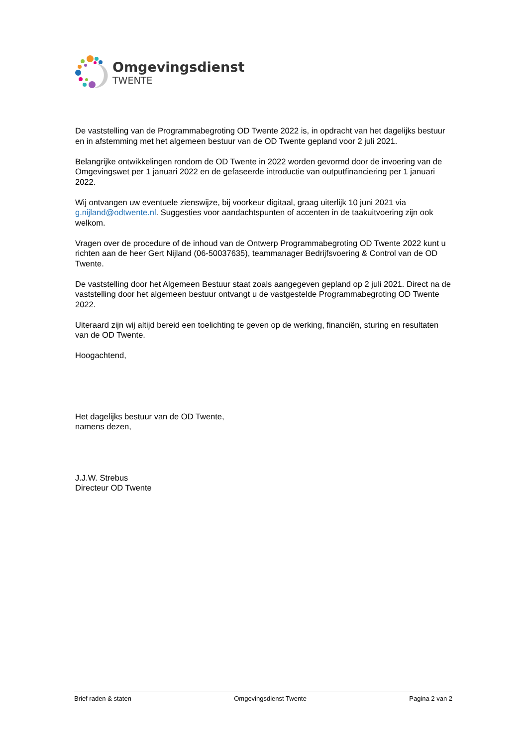Omgevingsdienst
TWENTE
De vaststelling van de Programmabegroting OD Twente 2022 is, in opdracht van het dagelijks bestuur en in afstemming met het algemeen bestuur van de OD Twente gepland voor 2 juli 2021.
Belangrijke ontwikkelingen rondom de OD Twente in 2022 worden gevormd door de invoering van de Omgevingswet per 1 januari 2022 en de gefaseerde introductie van outputfinanciering per 1 januari 2022.
Wij ontvangen uw eventuele zienswijze, bij voorkeur digitaal, graag uiterlijk 10 juni 2021 via g.nijland@odtwente.nl. Suggesties voor aandachtspunten of accenten in de taakuitvoering zijn ook welkom.
Vragen over de procedure of de inhoud van de Ontwerp Programmabegroting OD Twente 2022 kunt u richten aan de heer Gert Nijland (06-50037635), teammanager Bedrijfsvoering & Control van de OD Twente.
De vaststelling door het Algemeen Bestuur staat zoals aangegeven gepland op 2 juli 2021. Direct na de vaststelling door het algemeen bestuur ontvangt u de vastgestelde Programmabegroting OD Twente 2022.
Uiteraard zijn wij altijd bereid een toelichting te geven op de werking, financiën, sturing en resultaten van de OD Twente.
Hoogachtend,
Het dagelijks bestuur van de OD Twente,
namens dezen,
J.J.W. Strebus
Directeur OD Twente
Brief raden & staten Omgevingsdienst Twente Pagina 2 van 2